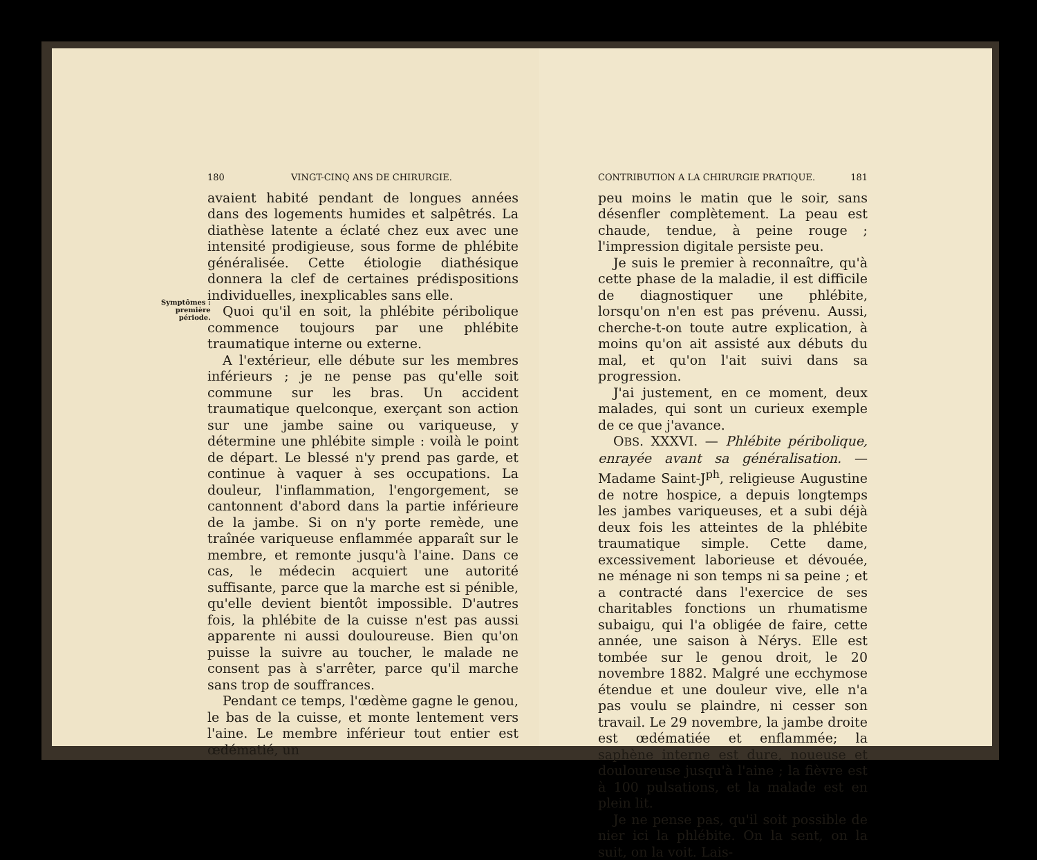180 VINGT-CINQ ANS DE CHIRURGIE.
avaient habité pendant de longues années dans des logements humides et salpêtrés. La diathèse latente a éclaté chez eux avec une intensité prodigieuse, sous forme de phlébite généralisée. Cette étiologie diathésique donnera la clef de certaines prédispositions individuelles, inexplicables sans elle.
Symptômes :
première
période.
Quoi qu'il en soit, la phlébite péribolique commence toujours par une phlébite traumatique interne ou externe.
A l'extérieur, elle débute sur les membres inférieurs ; je ne pense pas qu'elle soit commune sur les bras. Un accident traumatique quelconque, exerçant son action sur une jambe saine ou variqueuse, y détermine une phlébite simple : voilà le point de départ. Le blessé n'y prend pas garde, et continue à vaquer à ses occupations. La douleur, l'inflammation, l'engorgement, se cantonnent d'abord dans la partie inférieure de la jambe. Si on n'y porte remède, une traînée variqueuse enflammée apparaît sur le membre, et remonte jusqu'à l'aine. Dans ce cas, le médecin acquiert une autorité suffisante, parce que la marche est si pénible, qu'elle devient bientôt impossible. D'autres fois, la phlébite de la cuisse n'est pas aussi apparente ni aussi douloureuse. Bien qu'on puisse la suivre au toucher, le malade ne consent pas à s'arrêter, parce qu'il marche sans trop de souffrances.
Pendant ce temps, l'œdème gagne le genou, le bas de la cuisse, et monte lentement vers l'aine. Le membre inférieur tout entier est œdématié, un
CONTRIBUTION A LA CHIRURGIE PRATIQUE. 181
peu moins le matin que le soir, sans désenfler complètement. La peau est chaude, tendue, à peine rouge ; l'impression digitale persiste peu.
Je suis le premier à reconnaître, qu'à cette phase de la maladie, il est difficile de diagnostiquer une phlébite, lorsqu'on n'en est pas prévenu. Aussi, cherche-t-on toute autre explication, à moins qu'on ait assisté aux débuts du mal, et qu'on l'ait suivi dans sa progression.
J'ai justement, en ce moment, deux malades, qui sont un curieux exemple de ce que j'avance.
OBS. XXXVI. — Phlébite péribolique, enrayée avant sa généralisation. — Madame Saint-J<sup>ph</sup>, religieuse Augustine de notre hospice, a depuis longtemps les jambes variqueuses, et a subi déjà deux fois les atteintes de la phlébite traumatique simple. Cette dame, excessivement laborieuse et dévouée, ne ménage ni son temps ni sa peine ; et a contracté dans l'exercice de ses charitables fonctions un rhumatisme subaigu, qui l'a obligée de faire, cette année, une saison à Nérys. Elle est tombée sur le genou droit, le 20 novembre 1882. Malgré une ecchymose étendue et une douleur vive, elle n'a pas voulu se plaindre, ni cesser son travail. Le 29 novembre, la jambe droite est œdématiée et enflammée; la saphène interne est dure, noueuse et douloureuse jusqu'à l'aine ; la fièvre est à 100 pulsations, et la malade est en plein lit.
Je ne pense pas, qu'il soit possible de nier ici la phlébite. On la sent, on la suit, on la voit. Lais-